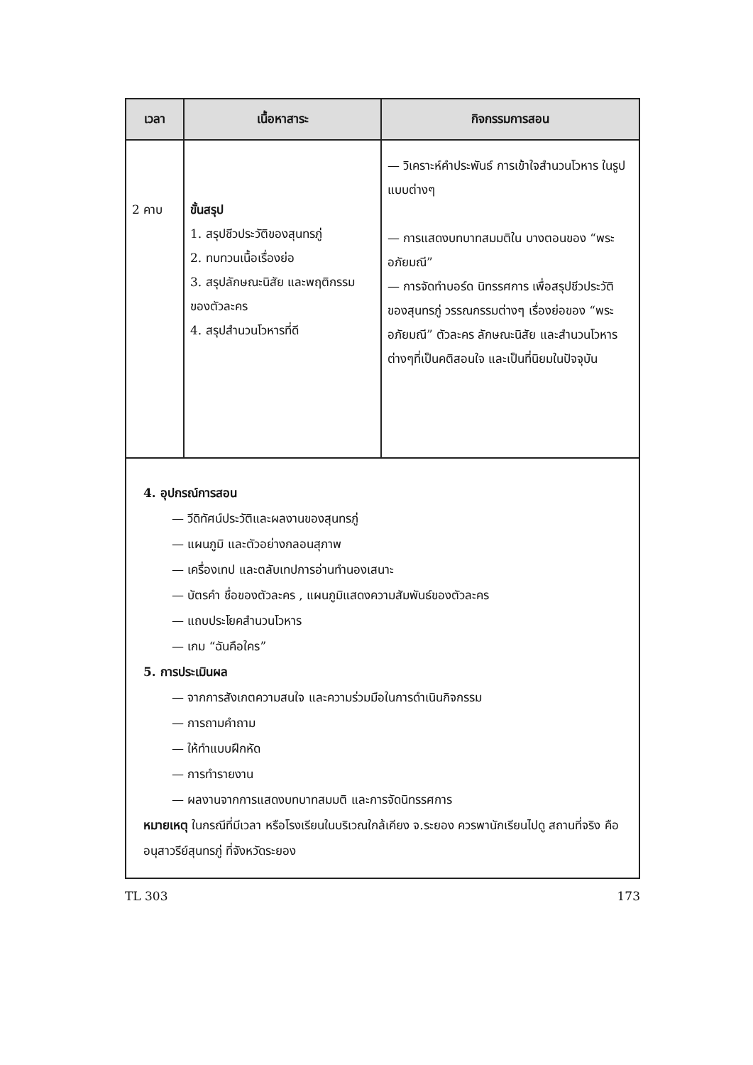| เวลา | เนื้อหาสาระ | กิจกรรมการสอน |
| --- | --- | --- |
| 2 คาบ | ขั้นสรุป 1. สรุปชีวประวัติของสุนทรภู่ 2. ทบทวนเนื้อเรื่องย่อ 3. สรุปลักษณะนิสัย และพฤติกรรมของตัวละคร 4. สรุปสำนวนโวหารที่ดี | — วิเคราะห์คำประพันธ์ การเข้าใจสำนวนโวหาร ในรูปแบบต่างๆ — การแสดงบทบาทสมมติใน บางตอนของ “พระอภัยมณี” — การจัดทำบอร์ด นิทรรศการ เพื่อสรุปชีวประวัติของสุนทรภู่ วรรณกรรมต่างๆ เรื่องย่อของ “พระอภัยมณี” ตัวละคร ลักษณะนิสัย และสำนวนโวหารต่างๆที่เป็นคติสอนใจ และเป็นที่นิยมในปัจจุบัน |
4. อุปกรณ์การสอน
— วีดิทัศน์ประวัติและผลงานของสุนทรภู่
— แผนภูมิ และตัวอย่างกลอนสุภาพ
— เครื่องเทป และตลับเทปการอ่านทำนองเสนาะ
— บัตรคำ ชื่อของตัวละคร , แผนภูมิแสดงความสัมพันธ์ของตัวละคร
— แถบประโยคสำนวนโวหาร
— เกม “ฉันคือใคร”
5. การประเมินผล
— จากการสังเกตความสนใจ และความร่วมมือในการดำเนินกิจกรรม
— การถามคำถาม
— ให้ทำแบบฝึกหัด
— การทำรายงาน
— ผลงานจากการแสดงบทบาทสมมติ และการจัดนิทรรศการ
หมายเหตุ ในกรณีที่มีเวลา หรือโรงเรียนในบริเวณใกล้เคียง จ.ระยอง ควรพานักเรียนไปดู สถานที่จริง คือ อนุสาวรีย์สุนทรภู่ ที่จังหวัดระยอง
TL 303 173